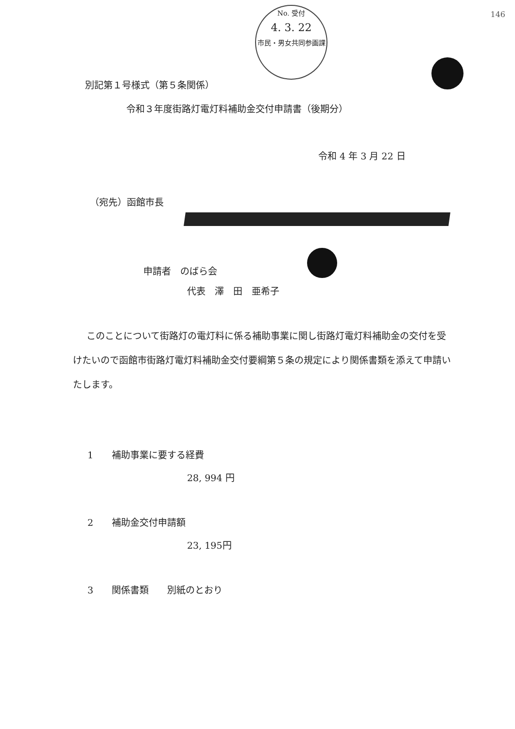146
No. 受付
4. 3. 22
市民・男女共同参画課
別記第１号様式（第５条関係）
令和３年度街路灯電灯料補助金交付申請書（後期分）
令和 4 年 3 月 22 日
（宛先）函館市長
申請者　のばら会
代表　澤　田　亜希子
このことについて街路灯の電灯料に係る補助事業に関し街路灯電灯料補助金の交付を受けたいので函館市街路灯電灯料補助金交付要綱第５条の規定により関係書類を添えて申請いたします。
1　　補助事業に要する経費
28, 994 円
2　　補助金交付申請額
23, 195円
3　　関係書類　　別紙のとおり